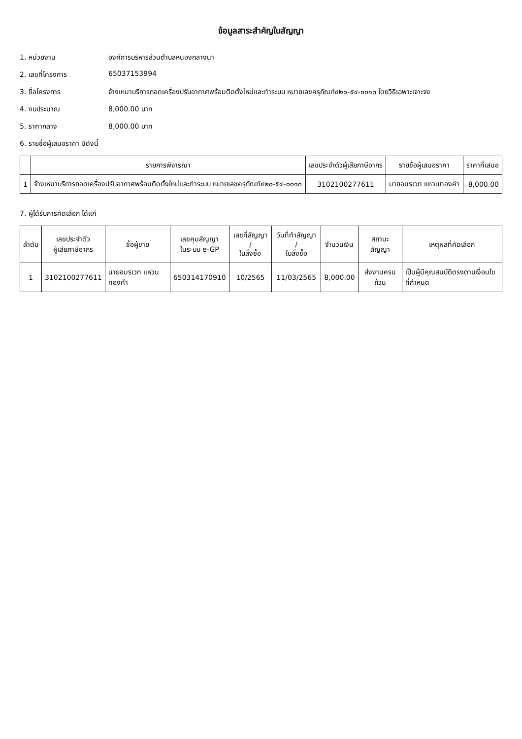ข้อมูลสาระสำคัญในสัญญา
1. หน่วยงาน องค์การบริหารส่วนตำบลหนองกลางนา
2. เลขที่โครงการ 65037153994
3. ชื่อโครงการ จ้างเหมาบริการถอดเครื่องปรับอากาศพร้อมติดตั้งใหม่และทำระบบ หมายเลขครุภัณฑ์๔๒๐-๕๔-๐๐๑๓ โดยวิธีเฉพาะเจาะจง
4. งบประมาณ 8,000.00 บาท
5. ราคากลาง 8,000.00 บาท
6. รายชื่อผู้เสนอราคา มีดังนี้
| | รายการพิจารณา | เลขประจำตัวผู้เสียภาษีอากร | รายชื่อผู้เสนอราคา | ราคาที่เสนอ |
| --- | --- | --- | --- | --- |
| 1 | จ้างเหมาบริการถอดเครื่องปรับอากาศพร้อมติดตั้งใหม่และทำระบบ หมายเลขครุภัณฑ์๔๒๐-๕๔-๐๐๑๓ | 3102100277611 | นายอมรเวท แหวนทองคำ | 8,000.00 |
7. ผู้ได้รับการคัดเลือก ได้แก่
| ลำดับ | เลขประจำตัว ผู้เสียภาษีอากร | ชื่อผู้ขาย | เลขคุมสัญญา ในระบบ e-GP | เลขที่สัญญา / ใบสั่งซื้อ | วันที่ทำสัญญา / ใบสั่งซื้อ | จำนวนเงิน | สถานะสัญญา | เหตุผลที่คัดเลือก |
| --- | --- | --- | --- | --- | --- | --- | --- | --- |
| 1 | 3102100277611 | นายอมรเวท แหวนทองคำ | 650314170910 | 10/2565 | 11/03/2565 | 8,000.00 | ส่งงานครบถ้วน | เป็นผู้มีคุณสมบัติตรงตามเงื่อนไขที่กำหนด |